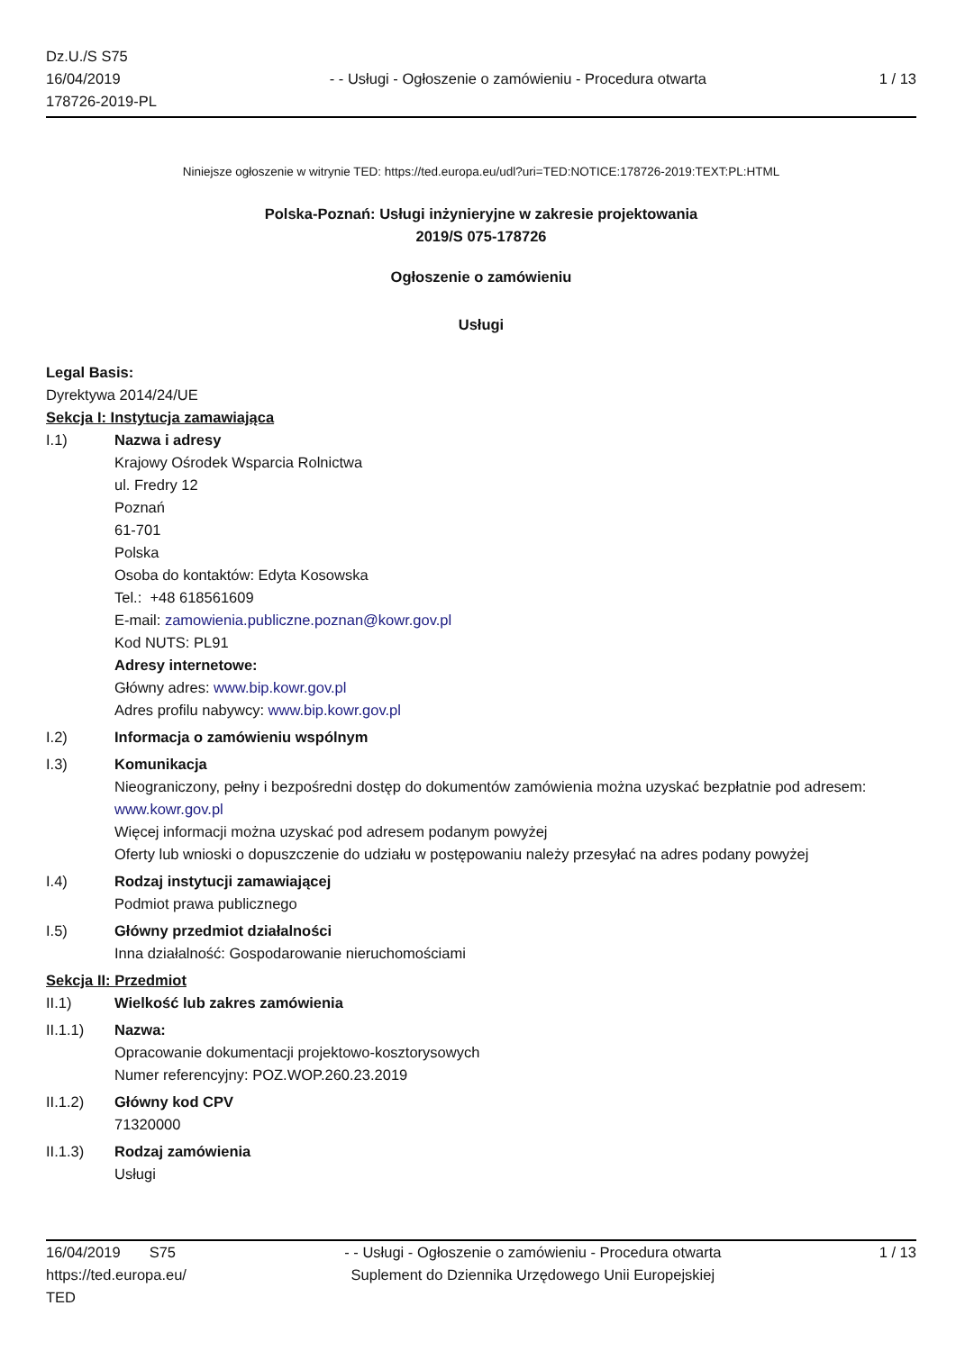Dz.U./S S75
16/04/2019
178726-2019-PL
- - Usługi - Ogłoszenie o zamówieniu - Procedura otwarta
1 / 13
Niniejsze ogłoszenie w witrynie TED: https://ted.europa.eu/udl?uri=TED:NOTICE:178726-2019:TEXT:PL:HTML
Polska-Poznań: Usługi inżynieryjne w zakresie projektowania
2019/S 075-178726
Ogłoszenie o zamówieniu
Usługi
Legal Basis:
Dyrektywa 2014/24/UE
Sekcja I: Instytucja zamawiająca
I.1) Nazwa i adresy
Krajowy Ośrodek Wsparcia Rolnictwa
ul. Fredry 12
Poznań
61-701
Polska
Osoba do kontaktów: Edyta Kosowska
Tel.: +48 618561609
E-mail: zamowienia.publiczne.poznan@kowr.gov.pl
Kod NUTS: PL91
Adresy internetowe:
Główny adres: www.bip.kowr.gov.pl
Adres profilu nabywcy: www.bip.kowr.gov.pl
I.2) Informacja o zamówieniu wspólnym
I.3) Komunikacja
Nieograniczony, pełny i bezpośredni dostęp do dokumentów zamówienia można uzyskać bezpłatnie pod adresem: www.kowr.gov.pl
Więcej informacji można uzyskać pod adresem podanym powyżej
Oferty lub wnioski o dopuszczenie do udziału w postępowaniu należy przesyłać na adres podany powyżej
I.4) Rodzaj instytucji zamawiającej
Podmiot prawa publicznego
I.5) Główny przedmiot działalności
Inna działalność: Gospodarowanie nieruchomościami
Sekcja II: Przedmiot
II.1) Wielkość lub zakres zamówienia
II.1.1) Nazwa:
Opracowanie dokumentacji projektowo-kosztorysowych
Numer referencyjny: POZ.WOP.260.23.2019
II.1.2) Główny kod CPV
71320000
II.1.3) Rodzaj zamówienia
Usługi
16/04/2019 S75
https://ted.europa.eu/
TED
- - Usługi - Ogłoszenie o zamówieniu - Procedura otwarta
Suplement do Dziennika Urzędowego Unii Europejskiej
1 / 13